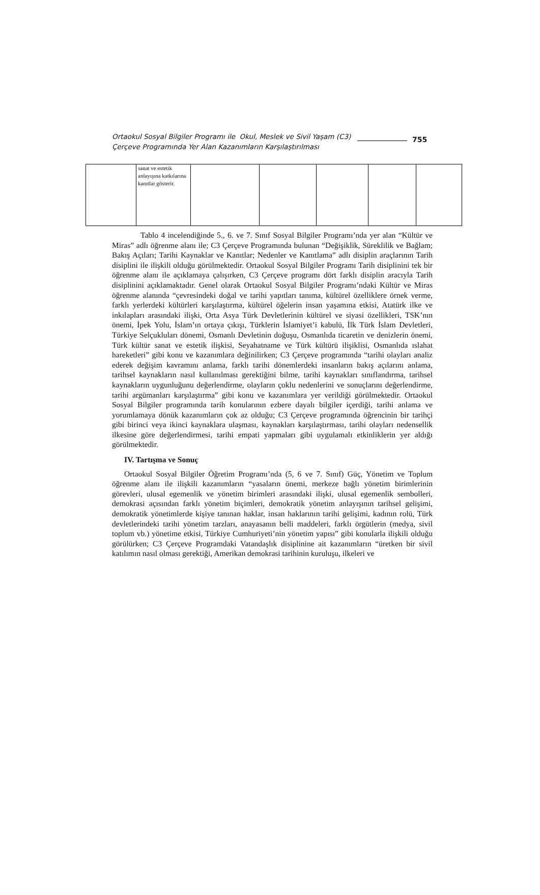Ortaokul Sosyal Bilgiler Programı ile Okul, Meslek ve Sivil Yaşam (C3) Çerçeve Programında Yer Alan Kazanımların Karşılaştırılması
755
| | sanat ve estetik anlayışına katkılarına kanıtlar gösterir. | | | | | |
Tablo 4 incelendiğinde 5., 6. ve 7. Sınıf Sosyal Bilgiler Programı’nda yer alan “Kültür ve Miras” adlı öğrenme alanı ile; C3 Çerçeve Programında bulunan “Değişiklik, Süreklilik ve Bağlam; Bakış Açıları; Tarihi Kaynaklar ve Kanıtlar; Nedenler ve Kanıtlama” adlı disiplin araçlarının Tarih disiplini ile ilişkili olduğu görülmektedir. Ortaokul Sosyal Bilgiler Programı Tarih disiplinini tek bir öğrenme alanı ile açıklamaya çalışırken, C3 Çerçeve programı dört farklı disiplin aracıyla Tarih disiplinini açıklamaktadır. Genel olarak Ortaokul Sosyal Bilgiler Programı’ndaki Kültür ve Miras öğrenme alanında “çevresindeki doğal ve tarihi yapıtları tanıma, kültürel özelliklere örnek verme, farklı yerlerdeki kültürleri karşılaştırma, kültürel öğelerin insan yaşamına etkisi, Atatürk ilke ve inkılapları arasındaki ilişki, Orta Asya Türk Devletlerinin kültürel ve siyasi özellikleri, TSK’nın önemi, İpek Yolu, İslam’ın ortaya çıkışı, Türklerin İslamiyet’i kabulü, İlk Türk İslam Devletleri, Türkiye Selçukluları dönemi, Osmanlı Devletinin doğuşu, Osmanlıda ticaretin ve denizlerin önemi, Türk kültür sanat ve estetik ilişkisi, Seyahatname ve Türk kültürü ilişiklisi, Osmanlıda ıslahat hareketleri” gibi konu ve kazanımlara değinilirken; C3 Çerçeve programında “tarihi olayları analiz ederek değişim kavramını anlama, farklı tarihi dönemlerdeki insanların bakış açılarını anlama, tarihsel kaynakların nasıl kullanılması gerektiğini bilme, tarihi kaynakları sınıflandırma, tarihsel kaynakların uygunluğunu değerlendirme, olayların çoklu nedenlerini ve sonuçlarını değerlendirme, tarihi argümanları karşılaştırma” gibi konu ve kazanımlara yer verildiği görülmektedir. Ortaokul Sosyal Bilgiler programında tarih konularının ezbere dayalı bilgiler içerdiği, tarihi anlama ve yorumlamaya dönük kazanımların çok az olduğu; C3 Çerçeve programında öğrencinin bir tarihçi gibi birinci veya ikinci kaynaklara ulaşması, kaynakları karşılaştırması, tarihi olayları nedensellik ilkesine göre değerlendirmesi, tarihi empati yapmaları gibi uygulamalı etkinliklerin yer aldığı görülmektedir.
IV. Tartışma ve Sonuç
Ortaokul Sosyal Bilgiler Öğretim Programı’nda (5, 6 ve 7. Sınıf) Güç, Yönetim ve Toplum öğrenme alanı ile ilişkili kazanımların “yasaların önemi, merkeze bağlı yönetim birimlerinin görevleri, ulusal egemenlik ve yönetim birimleri arasındaki ilişki, ulusal egemenlik sembolleri, demokrasi açısından farklı yönetim biçimleri, demokratik yönetim anlayışının tarihsel gelişimi, demokratik yönetimlerde kişiye tanınan haklar, insan haklarının tarihi gelişimi, kadının rolü, Türk devletlerindeki tarihi yönetim tarzları, anayasanın belli maddeleri, farklı örgütlerin (medya, sivil toplum vb.) yönetime etkisi, Türkiye Cumhuriyeti’nin yönetim yapısı” gibi konularla ilişkili olduğu görülürken; C3 Çerçeve Programdaki Vatandaşlık disiplinine ait kazanımların “üretken bir sivil katılımın nasıl olması gerektiği, Amerikan demokrasi tarihinin kuruluşu, ilkeleri ve